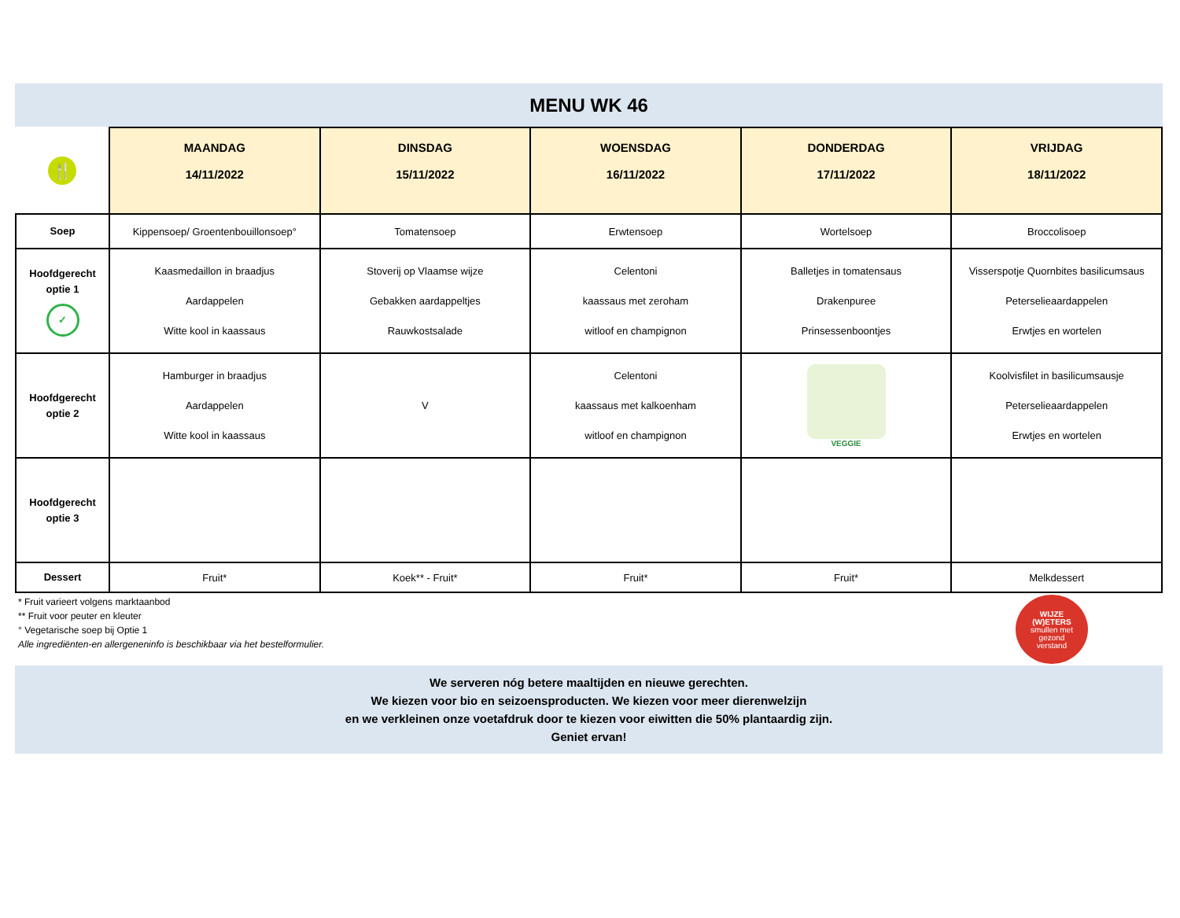MENU WK 46
| 🍴 | MAANDAG 14/11/2022 | DINSDAG 15/11/2022 | WOENSDAG 16/11/2022 | DONDERDAG 17/11/2022 | VRIJDAG 18/11/2022 |
| Soep | Kippensoep/ Groentenbouillonsoep° | Tomatensoep | Erwtensoep | Wortelsoep | Broccolisoep |
| Hoofdgerecht optie 1 ✓ | Kaasmedaillon in braadjus Aardappelen Witte kool in kaassaus | Stoverij op Vlaamse wijze Gebakken aardappeltjes Rauwkostsalade | Celentoni kaassaus met zeroham witloof en champignon | Balletjes in tomatensaus Drakenpuree Prinsessenboontjes | Visserspotje Quornbites basilicumsaus Peterselieaardappelen Erwtjes en wortelen |
| Hoofdgerecht optie 2 | Hamburger in braadjus Aardappelen Witte kool in kaassaus | V | Celentoni kaassaus met kalkoenham witloof en champignon | VEGGIE | Koolvisfilet in basilicumsausje Peterselieaardappelen Erwtjes en wortelen |
| Hoofdgerecht optie 3 | | | | | |
| Dessert | Fruit* | Koek** - Fruit* | Fruit* | Fruit* | Melkdessert |
* Fruit varieert volgens marktaanbod
** Fruit voor peuter en kleuter
° Vegetarische soep bij Optie 1
Alle ingrediënten-en allergeneninfo is beschikbaar via het bestelformulier.
WIJZE
(W)ETERS
smullen met
gezond
verstand
We serveren nóg betere maaltijden en nieuwe gerechten.
We kiezen voor bio en seizoensproducten. We kiezen voor meer dierenwelzijn
en we verkleinen onze voetafdruk door te kiezen voor eiwitten die 50% plantaardig zijn.
Geniet ervan!